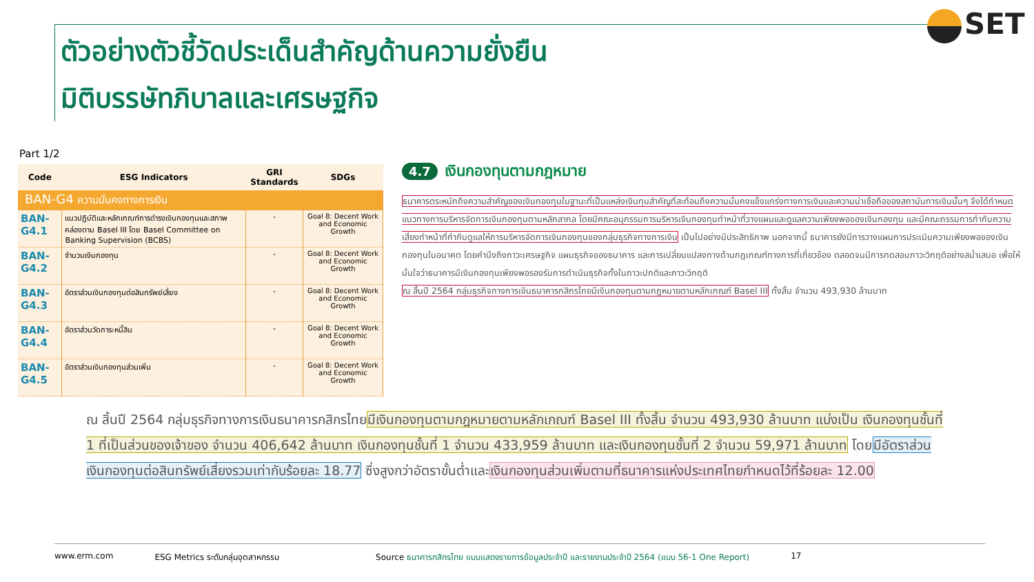ตัวอย่างตัวชี้วัดประเด็นสำคัญด้านความยั่งยืน
มิติบรรษัทภิบาลและเศรษฐกิจ
SET
Part 1/2
| Code | ESG Indicators | GRI Standards | SDGs |
| --- | --- | --- | --- |
| BAN-G4 ความมั่นคงทางการเงิน | | | |
| BAN-G4.1 | แนวปฏิบัติและหลักเกณฑ์การดำรงเงินกองทุนและสภาพคล่องตาม Basel III โดย Basel Committee on Banking Supervision (BCBS) | - | Goal 8: Decent Work and Economic Growth |
| BAN-G4.2 | จำนวนเงินกองทุน | - | Goal 8: Decent Work and Economic Growth |
| BAN-G4.3 | อัตราส่วนเงินกองทุนต่อสินทรัพย์เสี่ยง | - | Goal 8: Decent Work and Economic Growth |
| BAN-G4.4 | อัตราส่วนวัดภาระหนี้สิน | - | Goal 8: Decent Work and Economic Growth |
| BAN-G4.5 | อัตราส่วนเงินกองทุนส่วนเพิ่ม | - | Goal 8: Decent Work and Economic Growth |
4.7 เงินกองทุนตามกฎหมาย
ธนาคารตระหนักถึงความสำคัญของเงินกองทุนในฐานะที่เป็นแหล่งเงินทุนสำคัญที่สะท้อนถึงความมั่นคงแข็งแกร่งทางการเงินและความน่าเชื่อถือของสถาบันการเงินนั้นๆ จึงได้กำหนดแนวทางการบริหารจัดการเงินกองทุนตามหลักสากล โดยมีคณะอนุกรรมการบริหารเงินกองทุนทำหน้าที่วางแผนและดูแลความเพียงพอของเงินกองทุน และมีคณะกรรมการกำกับความเสี่ยงทำหน้าที่กำกับดูแลให้การบริหารจัดการเงินกองทุนของกลุ่มธุรกิจทางการเงิน เป็นไปอย่างมีประสิทธิภาพ นอกจากนี้ ธนาคารยังมีการวางแผนการประเมินความเพียงพอของเงินกองทุนในอนาคต โดยคำนึงถึงภาวะเศรษฐกิจ แผนธุรกิจของธนาคาร และการเปลี่ยนแปลงทางด้านกฎเกณฑ์ทางการที่เกี่ยวข้อง ตลอดจนมีการทดสอบภาวะวิกฤติอย่างสม่ำเสมอ เพื่อให้มั่นใจว่าธนาคารมีเงินกองทุนเพียงพอรองรับการดำเนินธุรกิจทั้งในภาวะปกติและภาวะวิกฤติ
ณ สิ้นปี 2564 กลุ่มธุรกิจทางการเงินธนาคารกสิกรไทยมีเงินกองทุนตามกฎหมายตามหลักเกณฑ์ Basel III ทั้งสิ้น จำนวน 493,930 ล้านบาท
ณ สิ้นปี 2564 กลุ่มธุรกิจทางการเงินธนาคารกสิกรไทยมีเงินกองทุนตามกฎหมายตามหลักเกณฑ์ Basel III ทั้งสิ้น จำนวน 493,930 ล้านบาท แบ่งเป็น เงินกองทุนชั้นที่ 1 ที่เป็นส่วนของเจ้าของ จำนวน 406,642 ล้านบาท เงินกองทุนชั้นที่ 1 จำนวน 433,959 ล้านบาท และเงินกองทุนชั้นที่ 2 จำนวน 59,971 ล้านบาท โดยมีอัตราส่วนเงินกองทุนต่อสินทรัพย์เสี่ยงรวมเท่ากับร้อยละ 18.77 ซึ่งสูงกว่าอัตราขั้นต่ำและเงินกองทุนส่วนเพิ่มตามที่ธนาคารแห่งประเทศไทยกำหนดไว้ที่ร้อยละ 12.00
www.erm.com ESG Metrics ระดับกลุ่มอุตสาหกรรม Source ธนาคารกสิกรไทย แบบแสดงรายการข้อมูลประจำปี และรายงานประจำปี 2564 (แบบ 56-1 One Report) 17